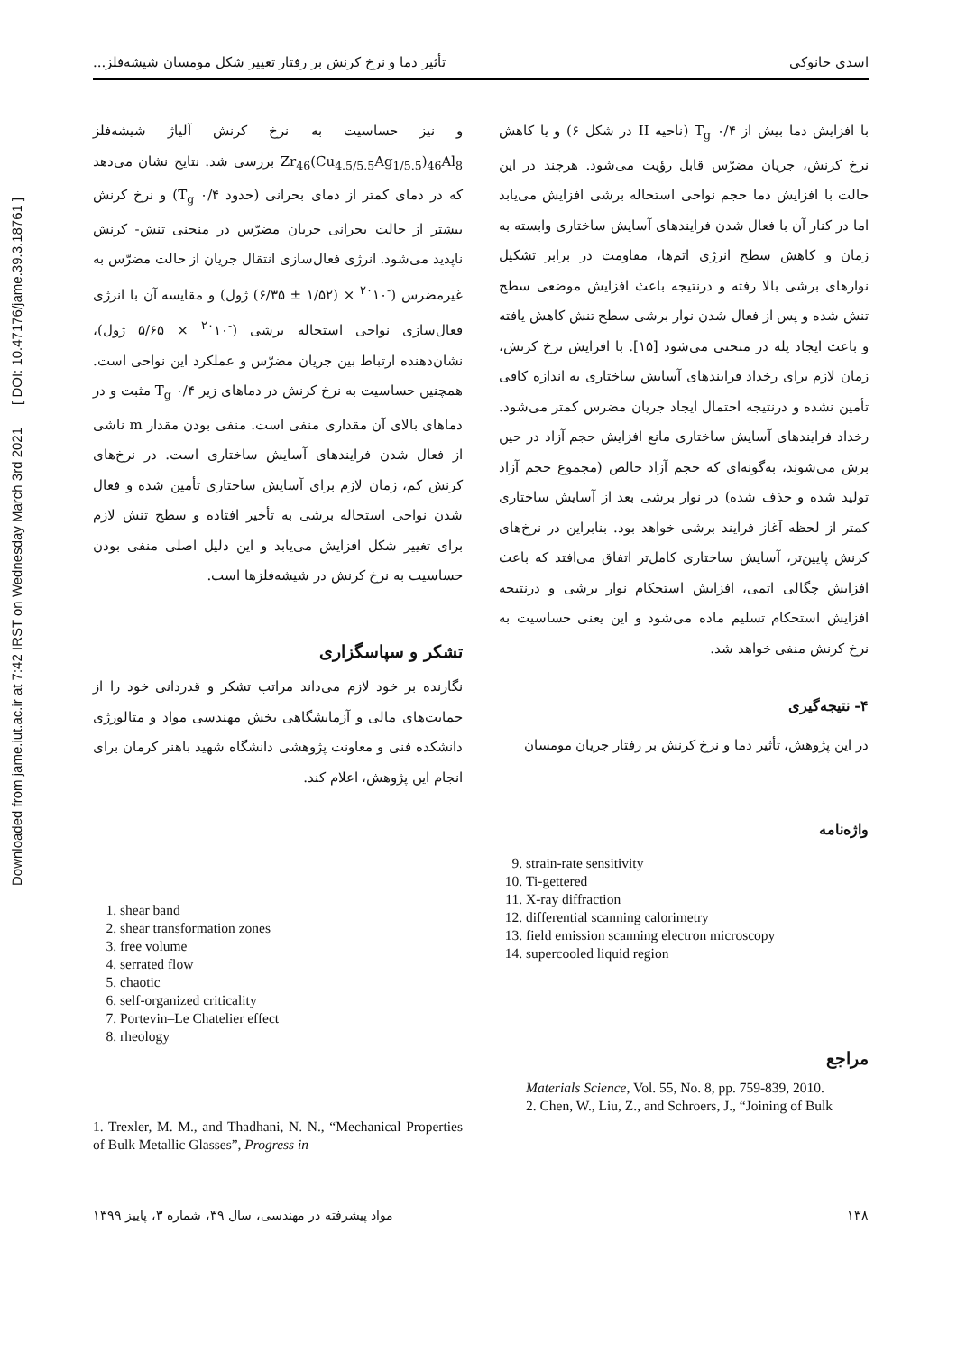Downloaded from jame.iut.ac.ir at 7:42 IRST on Wednesday March 3rd 2021 [ DOI: 10.47176/jame.39.3.18761 ]
اسدی خانوکی تأثیر دما و نرخ کرنش بر رفتار تغییر شکل مومسان شیشه‌فلز...
با افزایش دما بیش از ۰/۴ T<sub>g</sub> (ناحیه II در شکل ۶) و یا کاهش نرخ کرنش، جریان مضرّس قابل رؤیت می‌شود. هرچند در این حالت با افزایش دما حجم نواحی استحاله برشی افزایش می‌یابد اما در کنار آن با فعال شدن فرایندهای آسایش ساختاری وابسته به زمان و کاهش سطح انرژی اتم‌ها، مقاومت در برابر تشکیل نوارهای برشی بالا رفته و درنتیجه باعث افزایش موضعی سطح تنش شده و پس از فعال شدن نوار برشی سطح تنش کاهش یافته و باعث ایجاد پله در منحنی می‌شود [۱۵]. با افزایش نرخ کرنش، زمان لازم برای رخداد فرایندهای آسایش ساختاری به اندازه کافی تأمین نشده و درنتیجه احتمال ایجاد جریان مضرس کمتر می‌شود. رخداد فرایندهای آسایش ساختاری مانع افزایش حجم آزاد در حین برش می‌شوند، به‌گونه‌ای که حجم آزاد خالص (مجموع حجم آزاد تولید شده و حذف شده) در نوار برشی بعد از آسایش ساختاری کمتر از لحظه آغاز فرایند برشی خواهد بود. بنابراین در نرخ‌های کرنش پایین‌تر، آسایش ساختاری کامل‌تر اتفاق می‌افتد که باعث افزایش چگالی اتمی، افزایش استحکام نوار برشی و درنتیجه افزایش استحکام تسلیم ماده می‌شود و این یعنی حساسیت به نرخ کرنش منفی خواهد شد.
۴- نتیجه‌گیری
در این پژوهش، تأثیر دما و نرخ کرنش بر رفتار جریان مومسان
واژه‌نامه
9. strain-rate sensitivity
10. Ti-gettered
11. X-ray diffraction
12. differential scanning calorimetry
13. field emission scanning electron microscopy
14. supercooled liquid region
مراجع
Materials Science, Vol. 55, No. 8, pp. 759-839, 2010.
2. Chen, W., Liu, Z., and Schroers, J., “Joining of Bulk
و نیز حساسیت به نرخ کرنش آلیاژ شیشه‌فلز Zr<sub>46</sub>(Cu<sub>4.5/5.5</sub>Ag<sub>1/5.5</sub>)<sub>46</sub>Al<sub>8</sub> بررسی شد. نتایج نشان می‌دهد که در دمای کمتر از دمای بحرانی (حدود ۰/۴ T<sub>g</sub>) و نرخ کرنش بیشتر از حالت بحرانی جریان مضرّس در منحنی تنش- کرنش ناپدید می‌شود. انرژی فعال‌سازی انتقال جریان از حالت مضرّس به غیرمضرس (<sup>-۲۰</sup>۱۰ × (۱/۵۲ ± ۶/۳۵) ژول) و مقایسه آن با انرژی فعال‌سازی نواحی استحاله برشی (<sup>-۲۰</sup>۱۰ × ۵/۶۵ ژول)، نشان‌دهنده ارتباط بین جریان مضرّس و عملکرد این نواحی است. همچنین حساسیت به نرخ کرنش در دماهای زیر ۰/۴ T<sub>g</sub> مثبت و در دماهای بالای آن مقداری منفی است. منفی بودن مقدار m ناشی از فعال شدن فرایندهای آسایش ساختاری است. در نرخ‌های کرنش کم، زمان لازم برای آسایش ساختاری تأمین شده و فعال شدن نواحی استحاله برشی به تأخیر افتاده و سطح تنش لازم برای تغییر شکل افزایش می‌یابد و این دلیل اصلی منفی بودن حساسیت به نرخ کرنش در شیشه‌فلزها است.
تشکر و سپاسگزاری
نگارنده بر خود لازم می‌داند مراتب تشکر و قدردانی خود را از حمایت‌های مالی و آزمایشگاهی بخش مهندسی مواد و متالورژی دانشکده فنی و معاونت پژوهشی دانشگاه شهید باهنر کرمان برای انجام این پژوهش، اعلام کند.
1. shear band
2. shear transformation zones
3. free volume
4. serrated flow
5. chaotic
6. self-organized criticality
7. Portevin–Le Chatelier effect
8. rheology
1. Trexler, M. M., and Thadhani, N. N., “Mechanical Properties of Bulk Metallic Glasses”, Progress in
۱۳۸ مواد پیشرفته در مهندسی، سال ۳۹، شماره ۳، پاییز ۱۳۹۹